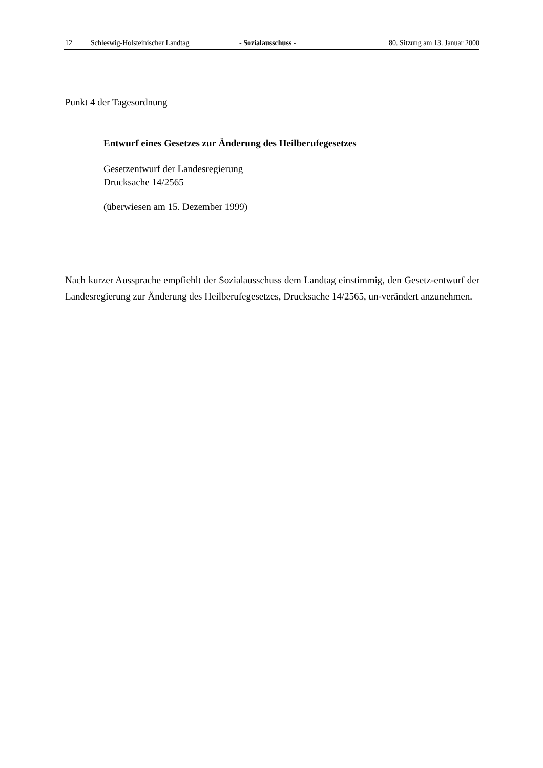12 Schleswig-Holsteinischer Landtag - Sozialausschuss - 80. Sitzung am 13. Januar 2000
Punkt 4 der Tagesordnung
Entwurf eines Gesetzes zur Änderung des Heilberufegesetzes
Gesetzentwurf der Landesregierung
Drucksache 14/2565
(überwiesen am 15. Dezember 1999)
Nach kurzer Aussprache empfiehlt der Sozialausschuss dem Landtag einstimmig, den Gesetz-entwurf der Landesregierung zur Änderung des Heilberufegesetzes, Drucksache 14/2565, un-verändert anzunehmen.